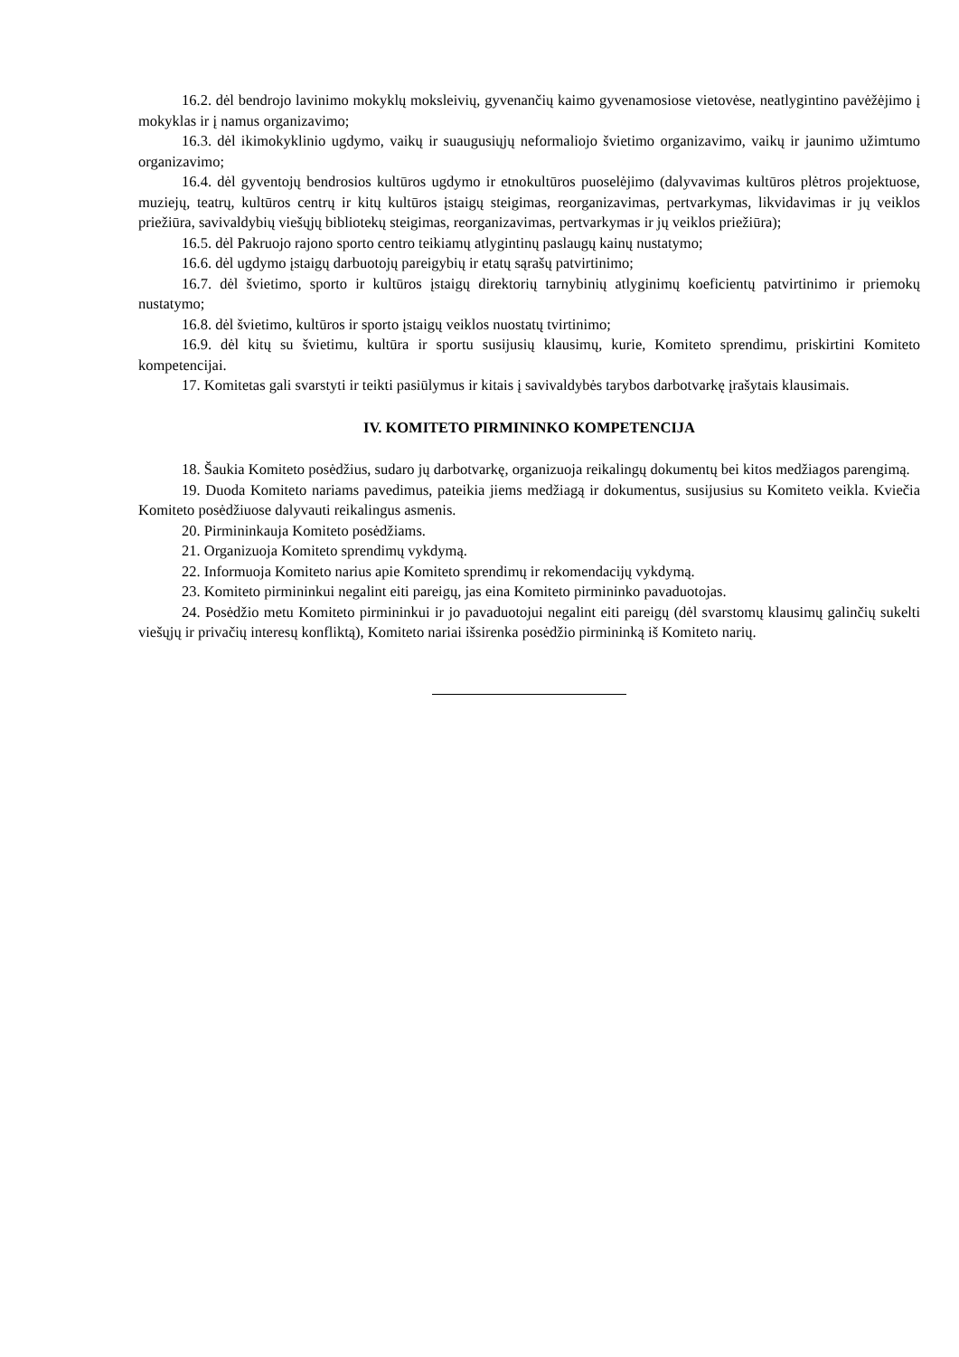16.2. dėl bendrojo lavinimo mokyklų moksleivių, gyvenančių kaimo gyvenamosiose vietovėse, neatlygintino pavėžėjimo į mokyklas ir į namus organizavimo;
16.3. dėl ikimokyklinio ugdymo, vaikų ir suaugusiųjų neformaliojo švietimo organizavimo, vaikų ir jaunimo užimtumo organizavimo;
16.4. dėl gyventojų bendrosios kultūros ugdymo ir etnokultūros puoselėjimo (dalyvavimas kultūros plėtros projektuose, muziejų, teatrų, kultūros centrų ir kitų kultūros įstaigų steigimas, reorganizavimas, pertvarkymas, likvidavimas ir jų veiklos priežiūra, savivaldybių viešųjų bibliotekų steigimas, reorganizavimas, pertvarkymas ir jų veiklos priežiūra);
16.5. dėl Pakruojo rajono sporto centro teikiamų atlygintinų paslaugų kainų nustatymo;
16.6. dėl ugdymo įstaigų darbuotojų pareigybių ir etatų sąrašų patvirtinimo;
16.7. dėl švietimo, sporto ir kultūros įstaigų direktorių tarnybinių atlyginimų koeficientų patvirtinimo ir priemokų nustatymo;
16.8. dėl švietimo, kultūros ir sporto įstaigų veiklos nuostatų tvirtinimo;
16.9. dėl kitų su švietimu, kultūra ir sportu susijusių klausimų, kurie, Komiteto sprendimu, priskirtini Komiteto kompetencijai.
17. Komitetas gali svarstyti ir teikti pasiūlymus ir kitais į savivaldybės tarybos darbotvarkę įrašytais klausimais.
IV. KOMITETO PIRMININKO KOMPETENCIJA
18. Šaukia Komiteto posėdžius, sudaro jų darbotvarkę, organizuoja reikalingų dokumentų bei kitos medžiagos parengimą.
19. Duoda Komiteto nariams pavedimus, pateikia jiems medžiagą ir dokumentus, susijusius su Komiteto veikla. Kviečia Komiteto posėdžiuose dalyvauti reikalingus asmenis.
20. Pirmininkauja Komiteto posėdžiams.
21. Organizuoja Komiteto sprendimų vykdymą.
22. Informuoja Komiteto narius apie Komiteto sprendimų ir rekomendacijų vykdymą.
23. Komiteto pirmininkui negalint eiti pareigų, jas eina Komiteto pirmininko pavaduotojas.
24. Posėdžio metu Komiteto pirmininkui ir jo pavaduotojui negalint eiti pareigų (dėl svarstomų klausimų galinčių sukelti viešųjų ir privačių interesų konfliktą), Komiteto nariai išsirenka posėdžio pirmininką iš Komiteto narių.